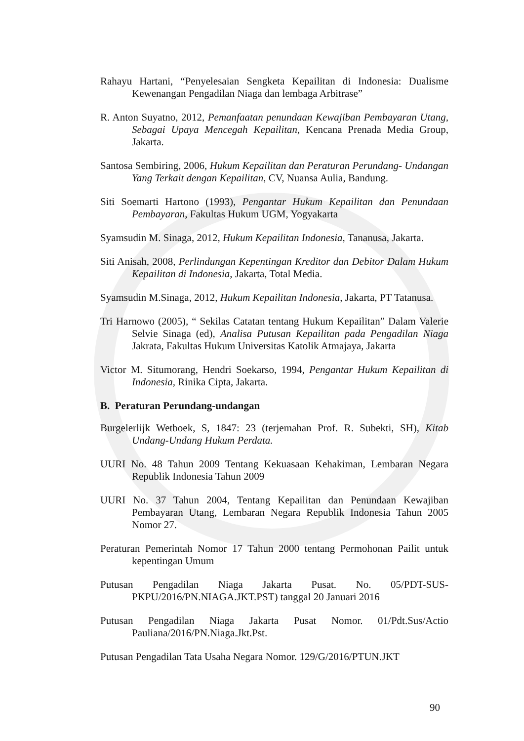Rahayu Hartani, “Penyelesaian Sengketa Kepailitan di Indonesia: Dualisme Kewenangan Pengadilan Niaga dan lembaga Arbitrase”
R. Anton Suyatno, 2012, Pemanfaatan penundaan Kewajiban Pembayaran Utang, Sebagai Upaya Mencegah Kepailitan, Kencana Prenada Media Group, Jakarta.
Santosa Sembiring, 2006, Hukum Kepailitan dan Peraturan Perundang- Undangan Yang Terkait dengan Kepailitan, CV, Nuansa Aulia, Bandung.
Siti Soemarti Hartono (1993), Pengantar Hukum Kepailitan dan Penundaan Pembayaran, Fakultas Hukum UGM, Yogyakarta
Syamsudin M. Sinaga, 2012, Hukum Kepailitan Indonesia, Tananusa, Jakarta.
Siti Anisah, 2008, Perlindungan Kepentingan Kreditor dan Debitor Dalam Hukum Kepailitan di Indonesia, Jakarta, Total Media.
Syamsudin M.Sinaga, 2012, Hukum Kepailitan Indonesia, Jakarta, PT Tatanusa.
Tri Harnowo (2005), “ Sekilas Catatan tentang Hukum Kepailitan” Dalam Valerie Selvie Sinaga (ed), Analisa Putusan Kepailitan pada Pengadilan Niaga Jakrata, Fakultas Hukum Universitas Katolik Atmajaya, Jakarta
Victor M. Situmorang, Hendri Soekarso, 1994, Pengantar Hukum Kepailitan di Indonesia, Rinika Cipta, Jakarta.
B. Peraturan Perundang-undangan
Burgelerlijk Wetboek, S, 1847: 23 (terjemahan Prof. R. Subekti, SH), Kitab Undang-Undang Hukum Perdata.
UURI No. 48 Tahun 2009 Tentang Kekuasaan Kehakiman, Lembaran Negara Republik Indonesia Tahun 2009
UURI No. 37 Tahun 2004, Tentang Kepailitan dan Penundaan Kewajiban Pembayaran Utang, Lembaran Negara Republik Indonesia Tahun 2005 Nomor 27.
Peraturan Pemerintah Nomor 17 Tahun 2000 tentang Permohonan Pailit untuk kepentingan Umum
Putusan Pengadilan Niaga Jakarta Pusat. No. 05/PDT-SUS-PKPU/2016/PN.NIAGA.JKT.PST) tanggal 20 Januari 2016
Putusan Pengadilan Niaga Jakarta Pusat Nomor. 01/Pdt.Sus/Actio Pauliana/2016/PN.Niaga.Jkt.Pst.
Putusan Pengadilan Tata Usaha Negara Nomor. 129/G/2016/PTUN.JKT
90